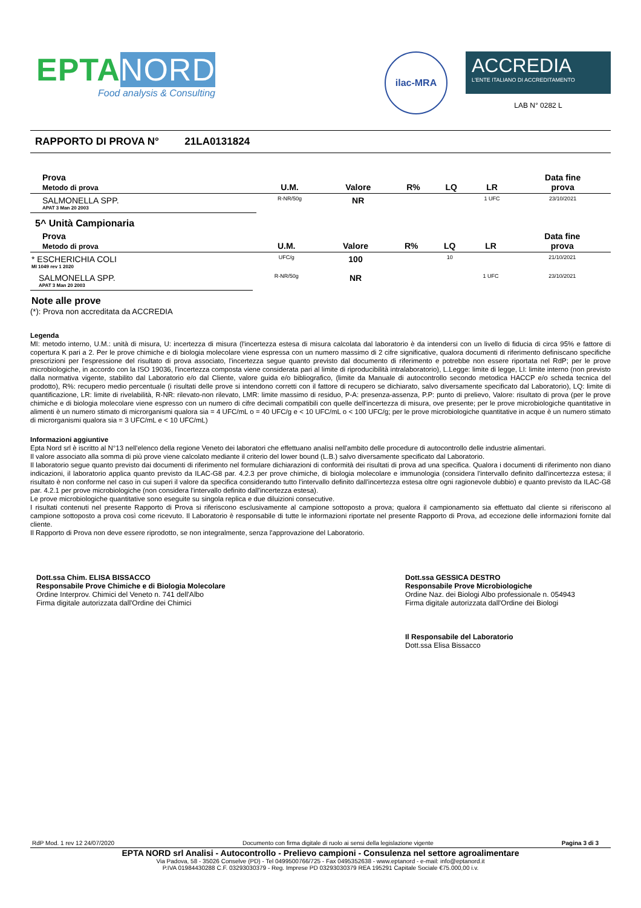EPTANORD
Food analysis & Consulting
ilac-MRA
ACCREDIA
L'ENTE ITALIANO DI ACCREDITAMENTO
LAB N° 0282 L
RAPPORTO DI PROVA N° 21LA0131824
| Prova Metodo di prova | U.M. | Valore | R% | LQ | LR | Data fine prova |
| --- | --- | --- | --- | --- | --- | --- |
| SALMONELLA SPP. APAT 3 Man 20 2003 | R-NR/50g | NR | | | 1 UFC | 23/10/2021 |
5^ Unità Campionaria
| Prova Metodo di prova | U.M. | Valore | R% | LQ | LR | Data fine prova |
| --- | --- | --- | --- | --- | --- | --- |
| * ESCHERICHIA COLI MI 1049 rev 1 2020 | UFC/g | 100 | | 10 | | 21/10/2021 |
| SALMONELLA SPP. APAT 3 Man 20 2003 | R-NR/50g | NR | | | 1 UFC | 23/10/2021 |
Note alle prove
(*): Prova non accreditata da ACCREDIA
Legenda
MI: metodo interno, U.M.: unità di misura, U: incertezza di misura (l'incertezza estesa di misura calcolata dal laboratorio è da intendersi con un livello di fiducia di circa 95% e fattore di copertura K pari a 2. Per le prove chimiche e di biologia molecolare viene espressa con un numero massimo di 2 cifre significative, qualora documenti di riferimento definiscano specifiche prescrizioni per l'espressione del risultato di prova associato, l'incertezza segue quanto previsto dal documento di riferimento e potrebbe non essere riportata nel RdP; per le prove microbiologiche, in accordo con la ISO 19036, l'incertezza composta viene considerata pari al limite di riproducibilità intralaboratorio), L.Legge: limite di legge, LI: limite interno (non previsto dalla normativa vigente, stabilito dal Laboratorio e/o dal Cliente, valore guida e/o bibliografico, (limite da Manuale di autocontrollo secondo metodica HACCP e/o scheda tecnica del prodotto), R%: recupero medio percentuale (i risultati delle prove si intendono corretti con il fattore di recupero se dichiarato, salvo diversamente specificato dal Laboratorio), LQ: limite di quantificazione, LR: limite di rivelabilità, R-NR: rilevato-non rilevato, LMR: limite massimo di residuo, P-A: presenza-assenza, P.P: punto di prelievo, Valore: risultato di prova (per le prove chimiche e di biologia molecolare viene espresso con un numero di cifre decimali compatibili con quelle dell'incertezza di misura, ove presente; per le prove microbiologiche quantitative in alimenti è un numero stimato di microrganismi qualora sia = 4 UFC/mL o = 40 UFC/g e < 10 UFC/mL o < 100 UFC/g; per le prove microbiologiche quantitative in acque è un numero stimato di microrganismi qualora sia = 3 UFC/mL e < 10 UFC/mL)
Informazioni aggiuntive
Epta Nord srl è iscritto al N°13 nell'elenco della regione Veneto dei laboratori che effettuano analisi nell'ambito delle procedure di autocontrollo delle industrie alimentari.
Il valore associato alla somma di più prove viene calcolato mediante il criterio del lower bound (L.B.) salvo diversamente specificato dal Laboratorio.
Il laboratorio segue quanto previsto dai documenti di riferimento nel formulare dichiarazioni di conformità dei risultati di prova ad una specifica. Qualora i documenti di riferimento non diano indicazioni, il laboratorio applica quanto previsto da ILAC-G8 par. 4.2.3 per prove chimiche, di biologia molecolare e immunologia (considera l'intervallo definito dall'incertezza estesa; il risultato è non conforme nel caso in cui superi il valore da specifica considerando tutto l'intervallo definito dall'incertezza estesa oltre ogni ragionevole dubbio) e quanto previsto da ILAC-G8 par. 4.2.1 per prove microbiologiche (non considera l'intervallo definito dall'incertezza estesa).
Le prove microbiologiche quantitative sono eseguite su singola replica e due diluizioni consecutive.
I risultati contenuti nel presente Rapporto di Prova si riferiscono esclusivamente al campione sottoposto a prova; qualora il campionamento sia effettuato dal cliente si riferiscono al campione sottoposto a prova così come ricevuto. Il Laboratorio è responsabile di tutte le informazioni riportate nel presente Rapporto di Prova, ad eccezione delle informazioni fornite dal cliente.
Il Rapporto di Prova non deve essere riprodotto, se non integralmente, senza l'approvazione del Laboratorio.
Dott.ssa Chim. ELISA BISSACCO
Responsabile Prove Chimiche e di Biologia Molecolare
Ordine Interprov. Chimici del Veneto n. 741 dell'Albo
Firma digitale autorizzata dall'Ordine dei Chimici
Dott.ssa GESSICA DESTRO
Responsabile Prove Microbiologiche
Ordine Naz. dei Biologi Albo professionale n. 054943
Firma digitale autorizzata dall'Ordine dei Biologi
Il Responsabile del Laboratorio
Dott.ssa Elisa Bissacco
RdP Mod. 1 rev 12 24/07/2020 Documento con firma digitale di ruolo ai sensi della legislazione vigente Pagina 3 di 3
EPTA NORD srl Analisi - Autocontrollo - Prelievo campioni - Consulenza nel settore agroalimentare
Via Padova, 58 - 35026 Conselve (PD) - Tel 0499500766/725 - Fax 0495352638 - www.eptanord - e-mail: info@eptanord.it
P.IVA 01984430288 C.F. 03293030379 - Reg. Imprese PD 03293030379 REA 195291 Capitale Sociale €75.000,00 i.v.